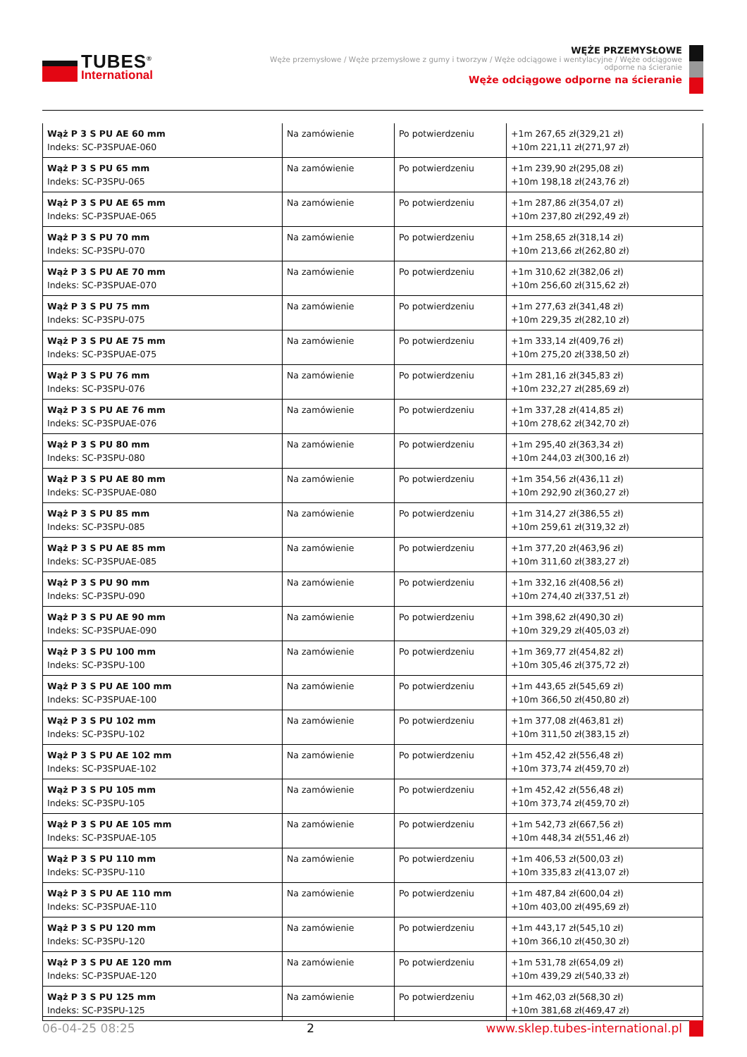TUBES<sup>®</sup>
International
WĘŻE PRZEMYSŁOWE
Węże przemysłowe / Węże przemysłowe z gumy i tworzyw / Węże odciągowe i wentylacyjne / Węże odciągowe odporne na ścieranie
Węże odciągowe odporne na ścieranie
| Wąż P 3 S PU AE 60 mm Indeks: SC-P3SPUAE-060 | Na zamówienie | Po potwierdzeniu | +1m 267,65 zł(329,21 zł) +10m 221,11 zł(271,97 zł) |
| Wąż P 3 S PU 65 mm Indeks: SC-P3SPU-065 | Na zamówienie | Po potwierdzeniu | +1m 239,90 zł(295,08 zł) +10m 198,18 zł(243,76 zł) |
| Wąż P 3 S PU AE 65 mm Indeks: SC-P3SPUAE-065 | Na zamówienie | Po potwierdzeniu | +1m 287,86 zł(354,07 zł) +10m 237,80 zł(292,49 zł) |
| Wąż P 3 S PU 70 mm Indeks: SC-P3SPU-070 | Na zamówienie | Po potwierdzeniu | +1m 258,65 zł(318,14 zł) +10m 213,66 zł(262,80 zł) |
| Wąż P 3 S PU AE 70 mm Indeks: SC-P3SPUAE-070 | Na zamówienie | Po potwierdzeniu | +1m 310,62 zł(382,06 zł) +10m 256,60 zł(315,62 zł) |
| Wąż P 3 S PU 75 mm Indeks: SC-P3SPU-075 | Na zamówienie | Po potwierdzeniu | +1m 277,63 zł(341,48 zł) +10m 229,35 zł(282,10 zł) |
| Wąż P 3 S PU AE 75 mm Indeks: SC-P3SPUAE-075 | Na zamówienie | Po potwierdzeniu | +1m 333,14 zł(409,76 zł) +10m 275,20 zł(338,50 zł) |
| Wąż P 3 S PU 76 mm Indeks: SC-P3SPU-076 | Na zamówienie | Po potwierdzeniu | +1m 281,16 zł(345,83 zł) +10m 232,27 zł(285,69 zł) |
| Wąż P 3 S PU AE 76 mm Indeks: SC-P3SPUAE-076 | Na zamówienie | Po potwierdzeniu | +1m 337,28 zł(414,85 zł) +10m 278,62 zł(342,70 zł) |
| Wąż P 3 S PU 80 mm Indeks: SC-P3SPU-080 | Na zamówienie | Po potwierdzeniu | +1m 295,40 zł(363,34 zł) +10m 244,03 zł(300,16 zł) |
| Wąż P 3 S PU AE 80 mm Indeks: SC-P3SPUAE-080 | Na zamówienie | Po potwierdzeniu | +1m 354,56 zł(436,11 zł) +10m 292,90 zł(360,27 zł) |
| Wąż P 3 S PU 85 mm Indeks: SC-P3SPU-085 | Na zamówienie | Po potwierdzeniu | +1m 314,27 zł(386,55 zł) +10m 259,61 zł(319,32 zł) |
| Wąż P 3 S PU AE 85 mm Indeks: SC-P3SPUAE-085 | Na zamówienie | Po potwierdzeniu | +1m 377,20 zł(463,96 zł) +10m 311,60 zł(383,27 zł) |
| Wąż P 3 S PU 90 mm Indeks: SC-P3SPU-090 | Na zamówienie | Po potwierdzeniu | +1m 332,16 zł(408,56 zł) +10m 274,40 zł(337,51 zł) |
| Wąż P 3 S PU AE 90 mm Indeks: SC-P3SPUAE-090 | Na zamówienie | Po potwierdzeniu | +1m 398,62 zł(490,30 zł) +10m 329,29 zł(405,03 zł) |
| Wąż P 3 S PU 100 mm Indeks: SC-P3SPU-100 | Na zamówienie | Po potwierdzeniu | +1m 369,77 zł(454,82 zł) +10m 305,46 zł(375,72 zł) |
| Wąż P 3 S PU AE 100 mm Indeks: SC-P3SPUAE-100 | Na zamówienie | Po potwierdzeniu | +1m 443,65 zł(545,69 zł) +10m 366,50 zł(450,80 zł) |
| Wąż P 3 S PU 102 mm Indeks: SC-P3SPU-102 | Na zamówienie | Po potwierdzeniu | +1m 377,08 zł(463,81 zł) +10m 311,50 zł(383,15 zł) |
| Wąż P 3 S PU AE 102 mm Indeks: SC-P3SPUAE-102 | Na zamówienie | Po potwierdzeniu | +1m 452,42 zł(556,48 zł) +10m 373,74 zł(459,70 zł) |
| Wąż P 3 S PU 105 mm Indeks: SC-P3SPU-105 | Na zamówienie | Po potwierdzeniu | +1m 452,42 zł(556,48 zł) +10m 373,74 zł(459,70 zł) |
| Wąż P 3 S PU AE 105 mm Indeks: SC-P3SPUAE-105 | Na zamówienie | Po potwierdzeniu | +1m 542,73 zł(667,56 zł) +10m 448,34 zł(551,46 zł) |
| Wąż P 3 S PU 110 mm Indeks: SC-P3SPU-110 | Na zamówienie | Po potwierdzeniu | +1m 406,53 zł(500,03 zł) +10m 335,83 zł(413,07 zł) |
| Wąż P 3 S PU AE 110 mm Indeks: SC-P3SPUAE-110 | Na zamówienie | Po potwierdzeniu | +1m 487,84 zł(600,04 zł) +10m 403,00 zł(495,69 zł) |
| Wąż P 3 S PU 120 mm Indeks: SC-P3SPU-120 | Na zamówienie | Po potwierdzeniu | +1m 443,17 zł(545,10 zł) +10m 366,10 zł(450,30 zł) |
| Wąż P 3 S PU AE 120 mm Indeks: SC-P3SPUAE-120 | Na zamówienie | Po potwierdzeniu | +1m 531,78 zł(654,09 zł) +10m 439,29 zł(540,33 zł) |
| Wąż P 3 S PU 125 mm Indeks: SC-P3SPU-125 | Na zamówienie | Po potwierdzeniu | +1m 462,03 zł(568,30 zł) +10m 381,68 zł(469,47 zł) |
06-04-25 08:25 2 www.sklep.tubes-international.pl